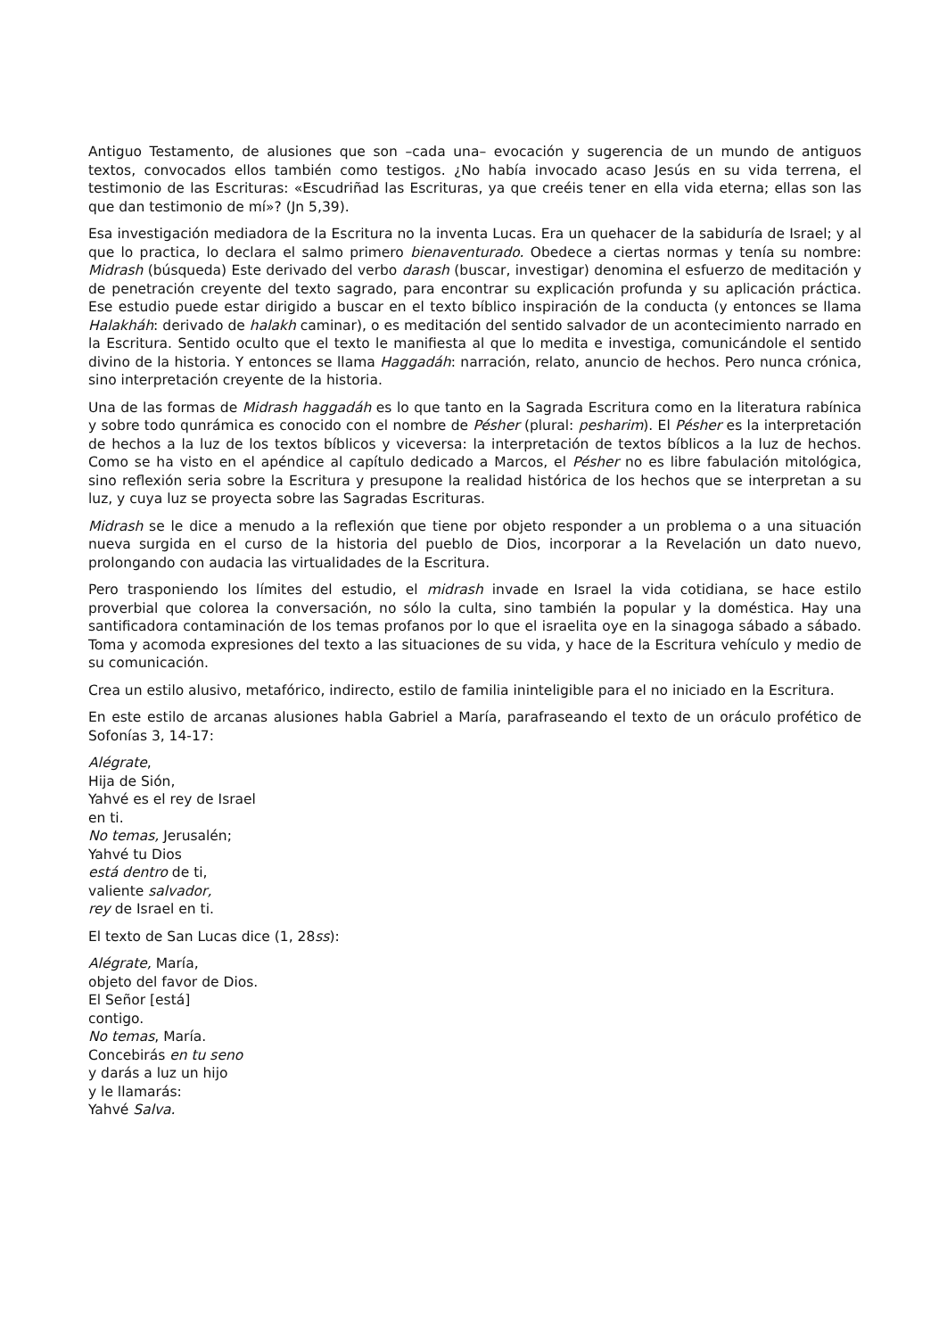Antiguo Testamento, de alusiones que son –cada una– evocación y sugerencia de un mundo de antiguos textos, convocados ellos también como testigos. ¿No había invocado acaso Jesús en su vida terrena, el testimonio de las Escrituras: «Escudriñad las Escrituras, ya que creéis tener en ella vida eterna; ellas son las que dan testimonio de mí»? (Jn 5,39).
Esa investigación mediadora de la Escritura no la inventa Lucas. Era un quehacer de la sabiduría de Israel; y al que lo practica, lo declara el salmo primero bienaventurado. Obedece a ciertas normas y tenía su nombre: Midrash (búsqueda) Este derivado del verbo darash (buscar, investigar) denomina el esfuerzo de meditación y de penetración creyente del texto sagrado, para encontrar su explicación profunda y su aplicación práctica. Ese estudio puede estar dirigido a buscar en el texto bíblico inspiración de la conducta (y entonces se llama Halakháh: derivado de halakh caminar), o es meditación del sentido salvador de un acontecimiento narrado en la Escritura. Sentido oculto que el texto le manifiesta al que lo medita e investiga, comunicándole el sentido divino de la historia. Y entonces se llama Haggadáh: narración, relato, anuncio de hechos. Pero nunca crónica, sino interpretación creyente de la historia.
Una de las formas de Midrash haggadáh es lo que tanto en la Sagrada Escritura como en la literatura rabínica y sobre todo qunrámica es conocido con el nombre de Pésher (plural: pesharim). El Pésher es la interpretación de hechos a la luz de los textos bíblicos y viceversa: la interpretación de textos bíblicos a la luz de hechos. Como se ha visto en el apéndice al capítulo dedicado a Marcos, el Pésher no es libre fabulación mitológica, sino reflexión seria sobre la Escritura y presupone la realidad histórica de los hechos que se interpretan a su luz, y cuya luz se proyecta sobre las Sagradas Escrituras.
Midrash se le dice a menudo a la reflexión que tiene por objeto responder a un problema o a una situación nueva surgida en el curso de la historia del pueblo de Dios, incorporar a la Revelación un dato nuevo, prolongando con audacia las virtualidades de la Escritura.
Pero trasponiendo los límites del estudio, el midrash invade en Israel la vida cotidiana, se hace estilo proverbial que colorea la conversación, no sólo la culta, sino también la popular y la doméstica. Hay una santificadora contaminación de los temas profanos por lo que el israelita oye en la sinagoga sábado a sábado. Toma y acomoda expresiones del texto a las situaciones de su vida, y hace de la Escritura vehículo y medio de su comunicación.
Crea un estilo alusivo, metafórico, indirecto, estilo de familia ininteligible para el no iniciado en la Escritura.
En este estilo de arcanas alusiones habla Gabriel a María, parafraseando el texto de un oráculo profético de Sofonías 3, 14-17:
Alégrate,
Hija de Sión,
Yahvé es el rey de Israel
en ti.
No temas, Jerusalén;
Yahvé tu Dios
está dentro de ti,
valiente salvador,
rey de Israel en ti.
El texto de San Lucas dice (1, 28ss):
Alégrate, María,
objeto del favor de Dios.
El Señor [está]
contigo.
No temas, María.
Concebirás en tu seno
y darás a luz un hijo
y le llamarás:
Yahvé Salva.